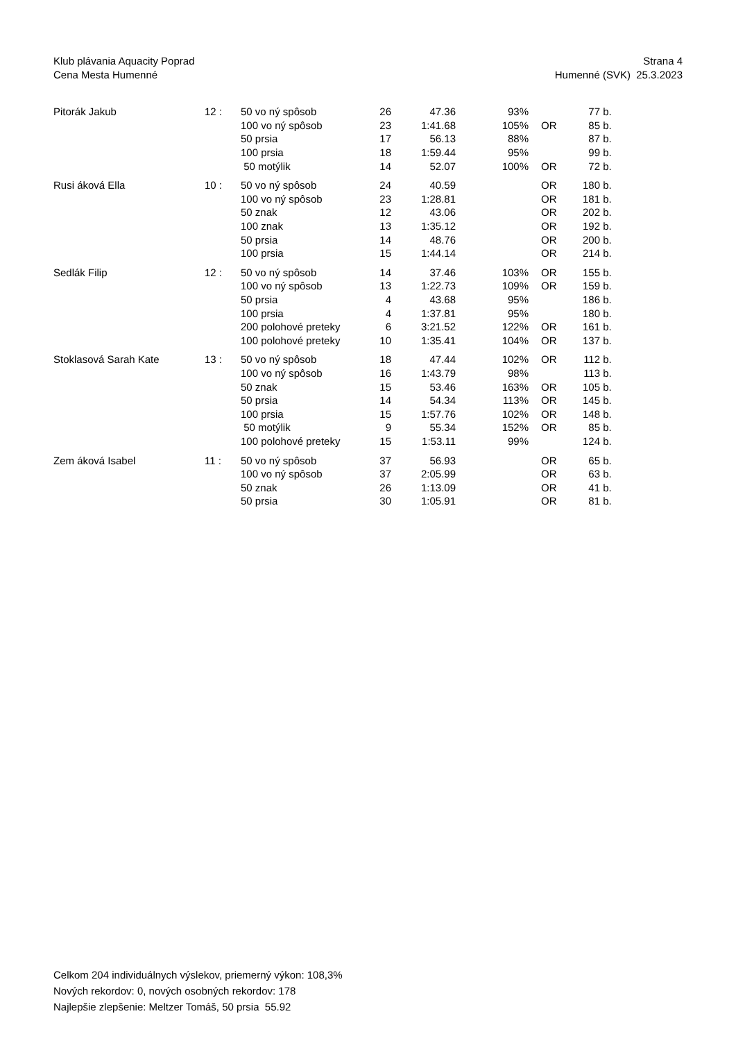Klub plávania Aquacity Poprad
Cena Mesta Humenné
Strana 4
Humenné (SVK) 25.3.2023
| Pitorák Jakub | 12 : | 50 vo ný spôsob | 26 | 47.36 | 93% | | 77 b. |
| | | 100 vo ný spôsob | 23 | 1:41.68 | 105% | OR | 85 b. |
| | | 50 prsia | 17 | 56.13 | 88% | | 87 b. |
| | | 100 prsia | 18 | 1:59.44 | 95% | | 99 b. |
| | | 50 motýlik | 14 | 52.07 | 100% | OR | 72 b. |
| Rusi áková Ella | 10 : | 50 vo ný spôsob | 24 | 40.59 | | OR | 180 b. |
| | | 100 vo ný spôsob | 23 | 1:28.81 | | OR | 181 b. |
| | | 50 znak | 12 | 43.06 | | OR | 202 b. |
| | | 100 znak | 13 | 1:35.12 | | OR | 192 b. |
| | | 50 prsia | 14 | 48.76 | | OR | 200 b. |
| | | 100 prsia | 15 | 1:44.14 | | OR | 214 b. |
| Sedlák Filip | 12 : | 50 vo ný spôsob | 14 | 37.46 | 103% | OR | 155 b. |
| | | 100 vo ný spôsob | 13 | 1:22.73 | 109% | OR | 159 b. |
| | | 50 prsia | 4 | 43.68 | 95% | | 186 b. |
| | | 100 prsia | 4 | 1:37.81 | 95% | | 180 b. |
| | | 200 polohové preteky | 6 | 3:21.52 | 122% | OR | 161 b. |
| | | 100 polohové preteky | 10 | 1:35.41 | 104% | OR | 137 b. |
| Stoklasová Sarah Kate | 13 : | 50 vo ný spôsob | 18 | 47.44 | 102% | OR | 112 b. |
| | | 100 vo ný spôsob | 16 | 1:43.79 | 98% | | 113 b. |
| | | 50 znak | 15 | 53.46 | 163% | OR | 105 b. |
| | | 50 prsia | 14 | 54.34 | 113% | OR | 145 b. |
| | | 100 prsia | 15 | 1:57.76 | 102% | OR | 148 b. |
| | | 50 motýlik | 9 | 55.34 | 152% | OR | 85 b. |
| | | 100 polohové preteky | 15 | 1:53.11 | 99% | | 124 b. |
| Zem áková Isabel | 11 : | 50 vo ný spôsob | 37 | 56.93 | | OR | 65 b. |
| | | 100 vo ný spôsob | 37 | 2:05.99 | | OR | 63 b. |
| | | 50 znak | 26 | 1:13.09 | | OR | 41 b. |
| | | 50 prsia | 30 | 1:05.91 | | OR | 81 b. |
Celkom 204 individuálnych výslekov, priemerný výkon: 108,3%
Nových rekordov: 0, nových osobných rekordov: 178
Najlepšie zlepšenie: Meltzer Tomáš, 50 prsia 55.92